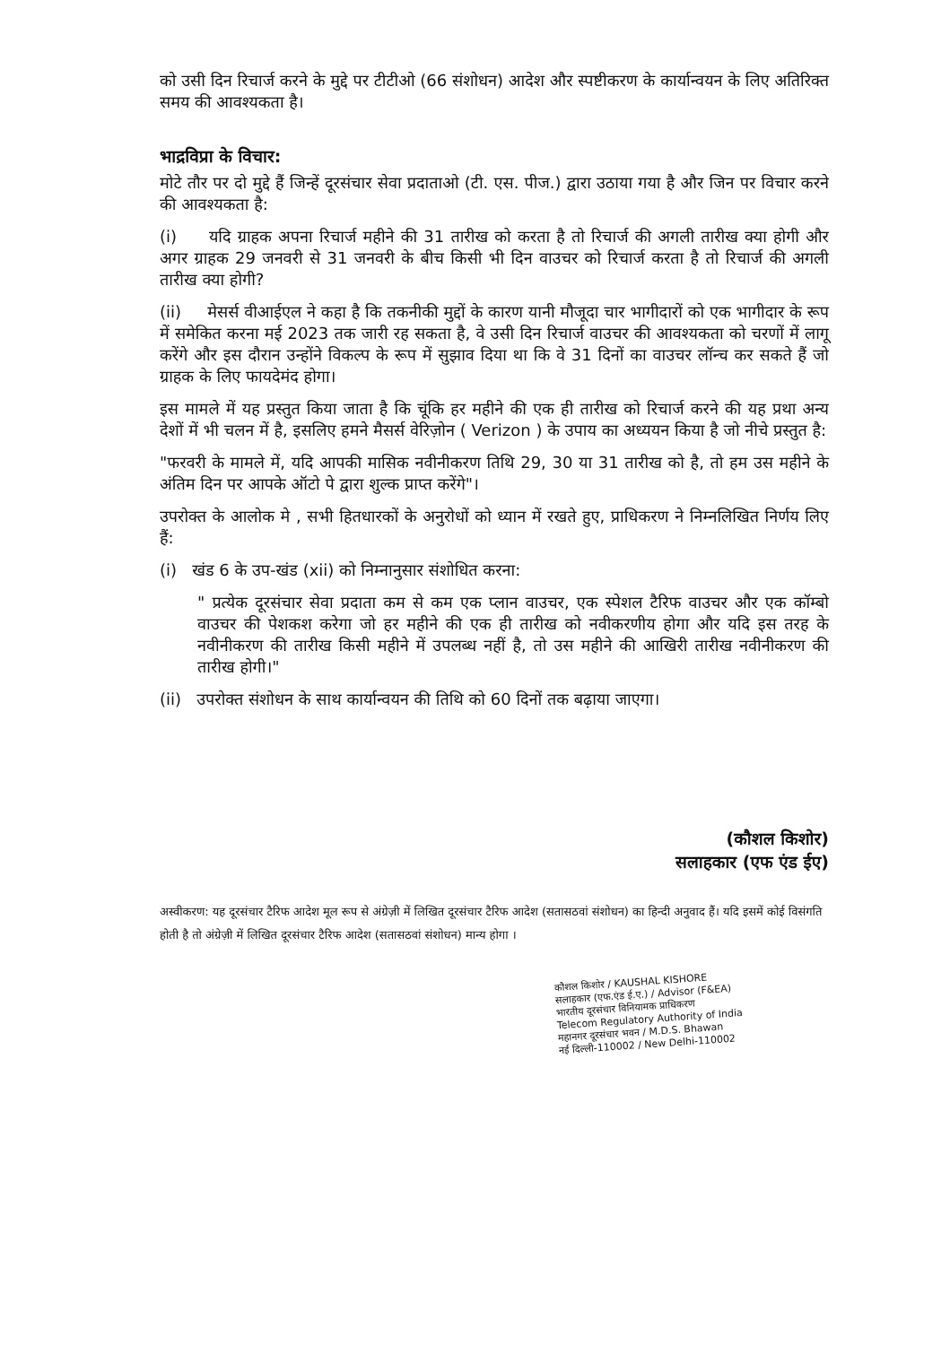को उसी दिन रिचार्ज करने के मुद्दे पर टीटीओ (66 संशोधन) आदेश और स्पष्टीकरण के कार्यान्वयन के लिए अतिरिक्त समय की आवश्यकता है।
भाद्रविप्रा के विचार:
मोटे तौर पर दो मुद्दे हैं जिन्हें दूरसंचार सेवा प्रदाताओ (टी. एस. पीज.) द्वारा उठाया गया है और जिन पर विचार करने की आवश्यकता है:
(i) यदि ग्राहक अपना रिचार्ज महीने की 31 तारीख को करता है तो रिचार्ज की अगली तारीख क्या होगी और अगर ग्राहक 29 जनवरी से 31 जनवरी के बीच किसी भी दिन वाउचर को रिचार्ज करता है तो रिचार्ज की अगली तारीख क्या होगी?
(ii) मेसर्स वीआईएल ने कहा है कि तकनीकी मुद्दों के कारण यानी मौजूदा चार भागीदारों को एक भागीदार के रूप में समेकित करना मई 2023 तक जारी रह सकता है, वे उसी दिन रिचार्ज वाउचर की आवश्यकता को चरणों में लागू करेंगे और इस दौरान उन्होंने विकल्प के रूप में सुझाव दिया था कि वे 31 दिनों का वाउचर लॉन्च कर सकते हैं जो ग्राहक के लिए फायदेमंद होगा।
इस मामले में यह प्रस्तुत किया जाता है कि चूंकि हर महीने की एक ही तारीख को रिचार्ज करने की यह प्रथा अन्य देशों में भी चलन में है, इसलिए हमने मैसर्स वेरिज़ोन ( Verizon ) के उपाय का अध्ययन किया है जो नीचे प्रस्तुत है:
"फरवरी के मामले में, यदि आपकी मासिक नवीनीकरण तिथि 29, 30 या 31 तारीख को है, तो हम उस महीने के अंतिम दिन पर आपके ऑटो पे द्वारा शुल्क प्राप्त करेंगे"।
उपरोक्त के आलोक मे , सभी हितधारकों के अनुरोधों को ध्यान में रखते हुए, प्राधिकरण ने निम्नलिखित निर्णय लिए हैं:
(i) खंड 6 के उप-खंड (xii) को निम्नानुसार संशोधित करना:
" प्रत्येक दूरसंचार सेवा प्रदाता कम से कम एक प्लान वाउचर, एक स्पेशल टैरिफ वाउचर और एक कॉम्बो वाउचर की पेशकश करेगा जो हर महीने की एक ही तारीख को नवीकरणीय होगा और यदि इस तरह के नवीनीकरण की तारीख किसी महीने में उपलब्ध नहीं है, तो उस महीने की आखिरी तारीख नवीनीकरण की तारीख होगी।"
(ii) उपरोक्त संशोधन के साथ कार्यान्वयन की तिथि को 60 दिनों तक बढ़ाया जाएगा।
(कौशल किशोर)
सलाहकार (एफ एंड ईए)
अस्वीकरण: यह दूरसंचार टैरिफ आदेश मूल रूप से अंग्रेज़ी में लिखित दूरसंचार टैरिफ आदेश (सतासठवां संशोधन) का हिन्दी अनुवाद हैं। यदि इसमें कोई विसंगति होती है तो अंग्रेज़ी में लिखित दूरसंचार टैरिफ आदेश (सतासठवां संशोधन) मान्य होगा ।
कौशल किशोर / KAUSHAL KISHORE
सलाहकार (एफ.एंड ई.ए.) / Advisor (F&EA)
भारतीय दूरसंचार विनियामक प्राधिकरण
Telecom Regulatory Authority of India
महानगर दूरसंचार भवन / M.D.S. Bhawan
नई दिल्ली-110002 / New Delhi-110002